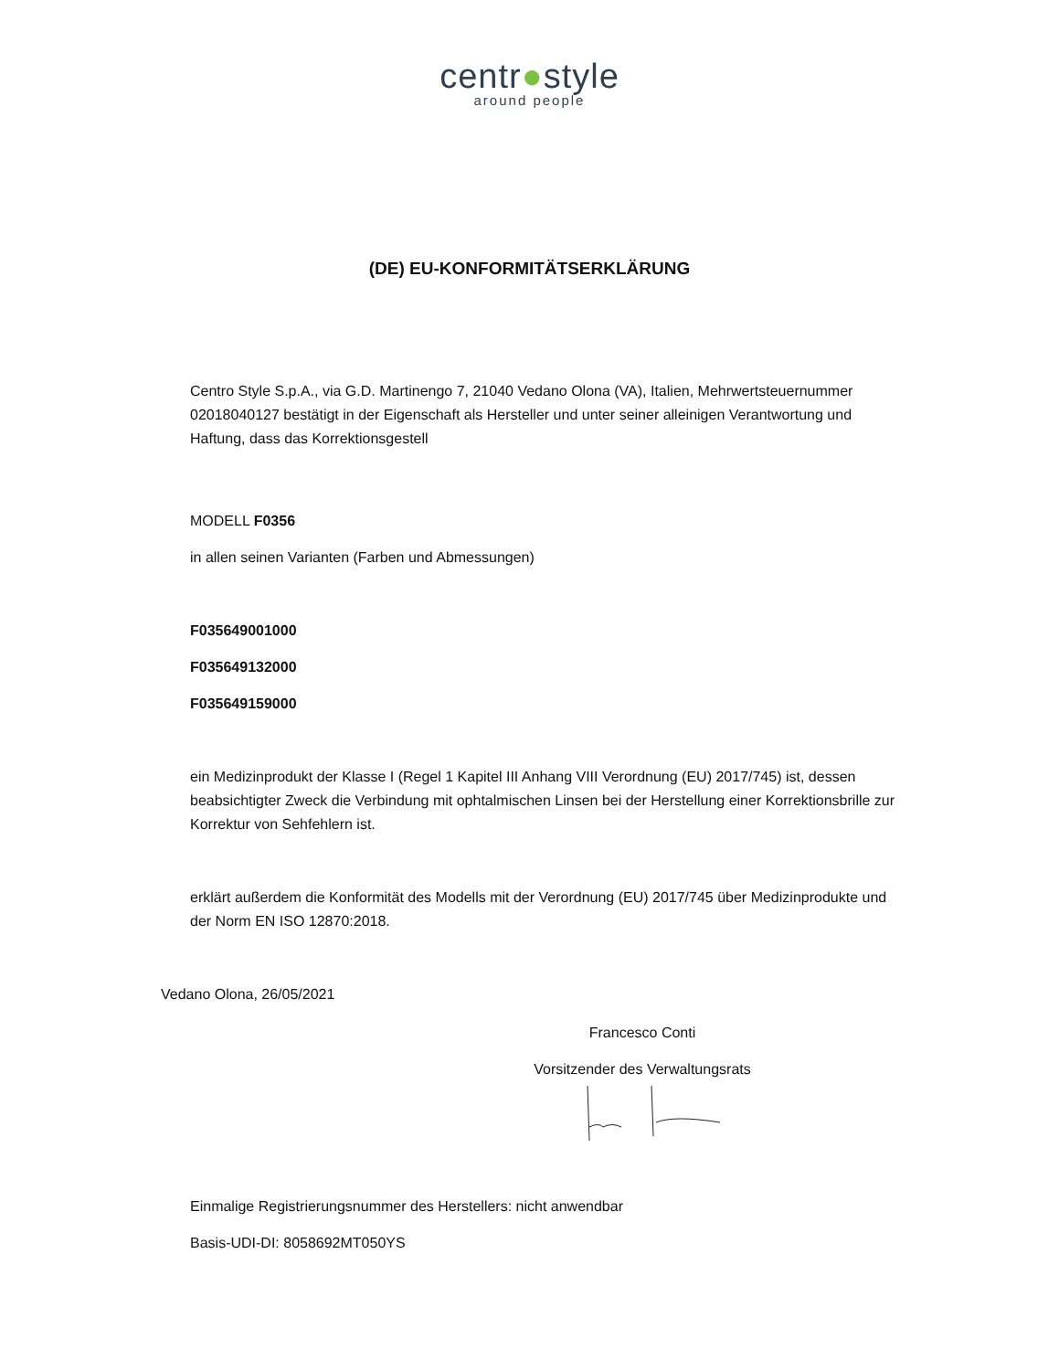centr●style
around people
(DE) EU-KONFORMITÄTSERKLÄRUNG
Centro Style S.p.A., via G.D. Martinengo 7, 21040 Vedano Olona (VA), Italien, Mehrwertsteuernummer 02018040127 bestätigt in der Eigenschaft als Hersteller und unter seiner alleinigen Verantwortung und Haftung, dass das Korrektionsgestell
MODELL F0356
in allen seinen Varianten (Farben und Abmessungen)
F035649001000
F035649132000
F035649159000
ein Medizinprodukt der Klasse I (Regel 1 Kapitel III Anhang VIII Verordnung (EU) 2017/745) ist, dessen beabsichtigter Zweck die Verbindung mit ophtalmischen Linsen bei der Herstellung einer Korrektionsbrille zur Korrektur von Sehfehlern ist.
erklärt außerdem die Konformität des Modells mit der Verordnung (EU) 2017/745 über Medizinprodukte und der Norm EN ISO 12870:2018.
Vedano Olona, 26/05/2021
Francesco Conti
Vorsitzender des Verwaltungsrats
Einmalige Registrierungsnummer des Herstellers: nicht anwendbar
Basis-UDI-DI: 8058692MT050YS